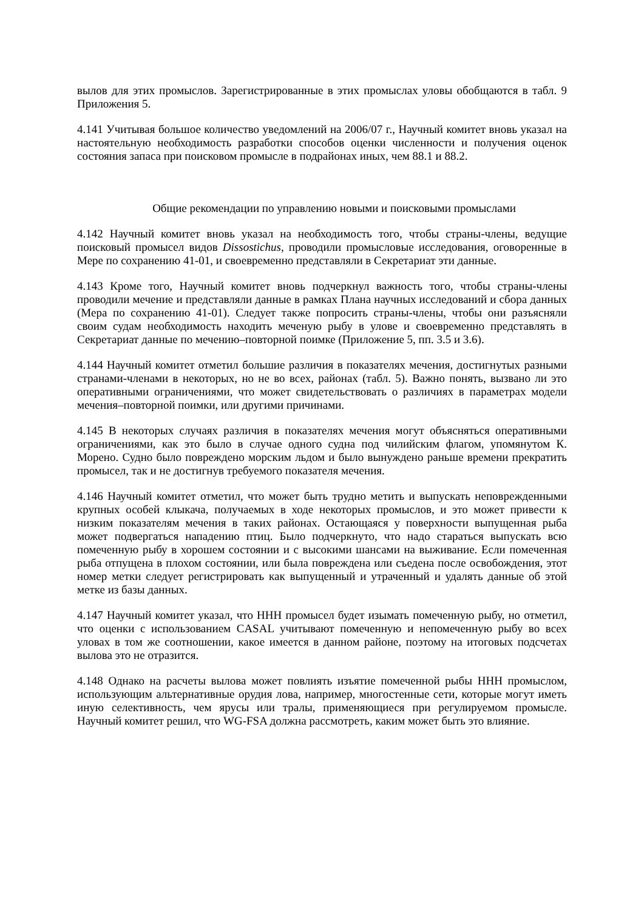вылов для этих промыслов. Зарегистрированные в этих промыслах уловы обобщаются в табл. 9 Приложения 5.
4.141 Учитывая большое количество уведомлений на 2006/07 г., Научный комитет вновь указал на настоятельную необходимость разработки способов оценки численности и получения оценок состояния запаса при поисковом промысле в подрайонах иных, чем 88.1 и 88.2.
Общие рекомендации по управлению новыми и поисковыми промыслами
4.142 Научный комитет вновь указал на необходимость того, чтобы страны-члены, ведущие поисковый промысел видов Dissostichus, проводили промысловые исследования, оговоренные в Мере по сохранению 41-01, и своевременно представляли в Секретариат эти данные.
4.143 Кроме того, Научный комитет вновь подчеркнул важность того, чтобы страны-члены проводили мечение и представляли данные в рамках Плана научных исследований и сбора данных (Мера по сохранению 41-01). Следует также попросить страны-члены, чтобы они разъясняли своим судам необходимость находить меченую рыбу в улове и своевременно представлять в Секретариат данные по мечению–повторной поимке (Приложение 5, пп. 3.5 и 3.6).
4.144 Научный комитет отметил большие различия в показателях мечения, достигнутых разными странами-членами в некоторых, но не во всех, районах (табл. 5). Важно понять, вызвано ли это оперативными ограничениями, что может свидетельствовать о различиях в параметрах модели мечения–повторной поимки, или другими причинами.
4.145 В некоторых случаях различия в показателях мечения могут объясняться оперативными ограничениями, как это было в случае одного судна под чилийским флагом, упомянутом К. Морено. Судно было повреждено морским льдом и было вынуждено раньше времени прекратить промысел, так и не достигнув требуемого показателя мечения.
4.146 Научный комитет отметил, что может быть трудно метить и выпускать неповрежденными крупных особей клыкача, получаемых в ходе некоторых промыслов, и это может привести к низким показателям мечения в таких районах. Остающаяся у поверхности выпущенная рыба может подвергаться нападению птиц. Было подчеркнуто, что надо стараться выпускать всю помеченную рыбу в хорошем состоянии и с высокими шансами на выживание. Если помеченная рыба отпущена в плохом состоянии, или была повреждена или съедена после освобождения, этот номер метки следует регистрировать как выпущенный и утраченный и удалять данные об этой метке из базы данных.
4.147 Научный комитет указал, что ННН промысел будет изымать помеченную рыбу, но отметил, что оценки с использованием CASAL учитывают помеченную и непомеченную рыбу во всех уловах в том же соотношении, какое имеется в данном районе, поэтому на итоговых подсчетах вылова это не отразится.
4.148 Однако на расчеты вылова может повлиять изъятие помеченной рыбы ННН промыслом, использующим альтернативные орудия лова, например, многостенные сети, которые могут иметь иную селективность, чем ярусы или тралы, применяющиеся при регулируемом промысле. Научный комитет решил, что WG-FSA должна рассмотреть, каким может быть это влияние.